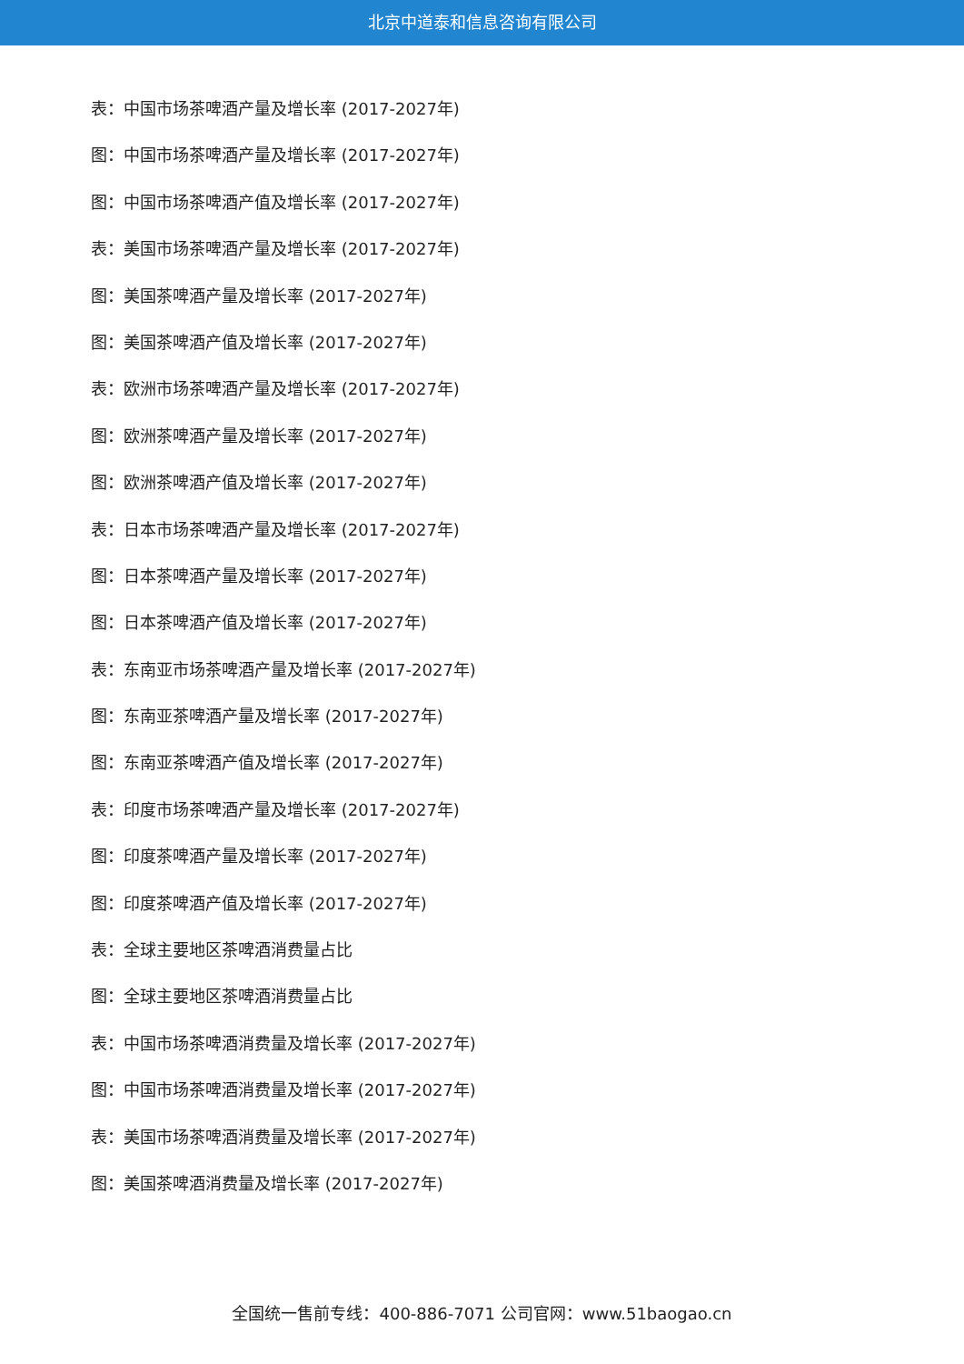北京中道泰和信息咨询有限公司
表：中国市场茶啤酒产量及增长率 (2017-2027年)
图：中国市场茶啤酒产量及增长率 (2017-2027年)
图：中国市场茶啤酒产值及增长率 (2017-2027年)
表：美国市场茶啤酒产量及增长率 (2017-2027年)
图：美国茶啤酒产量及增长率 (2017-2027年)
图：美国茶啤酒产值及增长率 (2017-2027年)
表：欧洲市场茶啤酒产量及增长率 (2017-2027年)
图：欧洲茶啤酒产量及增长率 (2017-2027年)
图：欧洲茶啤酒产值及增长率 (2017-2027年)
表：日本市场茶啤酒产量及增长率 (2017-2027年)
图：日本茶啤酒产量及增长率 (2017-2027年)
图：日本茶啤酒产值及增长率 (2017-2027年)
表：东南亚市场茶啤酒产量及增长率 (2017-2027年)
图：东南亚茶啤酒产量及增长率 (2017-2027年)
图：东南亚茶啤酒产值及增长率 (2017-2027年)
表：印度市场茶啤酒产量及增长率 (2017-2027年)
图：印度茶啤酒产量及增长率 (2017-2027年)
图：印度茶啤酒产值及增长率 (2017-2027年)
表：全球主要地区茶啤酒消费量占比
图：全球主要地区茶啤酒消费量占比
表：中国市场茶啤酒消费量及增长率 (2017-2027年)
图：中国市场茶啤酒消费量及增长率 (2017-2027年)
表：美国市场茶啤酒消费量及增长率 (2017-2027年)
图：美国茶啤酒消费量及增长率 (2017-2027年)
全国统一售前专线：400-886-7071 公司官网：www.51baogao.cn